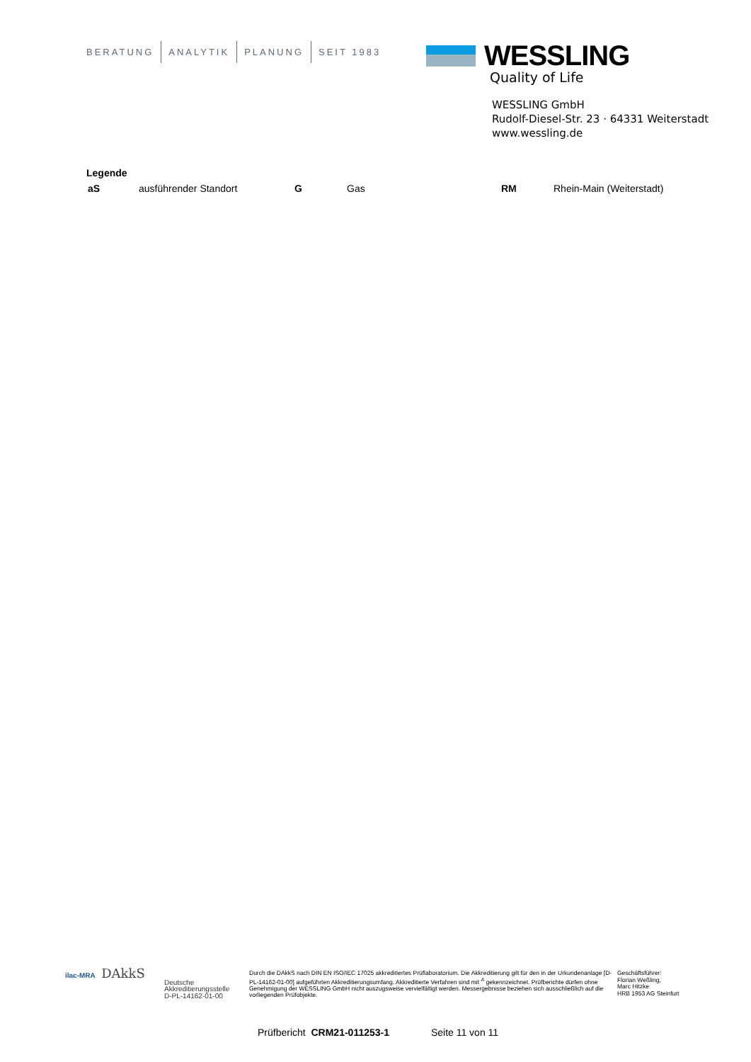BERATUNG ANALYTIK PLANUNG SEIT 1983
WESSLING
Quality of Life
WESSLING GmbH
Rudolf-Diesel-Str. 23 · 64331 Weiterstadt
www.wessling.de
Legende
| aS | ausführender Standort | G | Gas | RM | Rhein-Main (Weiterstadt) |
ilac-MRA DAkkS
Deutsche
Akkreditierungsstelle
D-PL-14162-01-00
Durch die DAkkS nach DIN EN ISO/IEC 17025 akkreditiertes Prüflaboratorium. Die Akkreditierung gilt für den in der Urkundenanlage [D-PL-14162-01-00] aufgeführten Akkreditierungsumfang. Akkreditierte Verfahren sind mit <sup>A</sup> gekennzeichnet. Prüfberichte dürfen ohne Genehmigung der WESSLING GmbH nicht auszugsweise vervielfältigt werden. Messergebnisse beziehen sich ausschließlich auf die vorliegenden Prüfobjekte.
Geschäftsführer:
Florian Weßling,
Marc Hitzke
HRB 1953 AG Steinfurt
Prüfbericht CRM21-011253-1 Seite 11 von 11